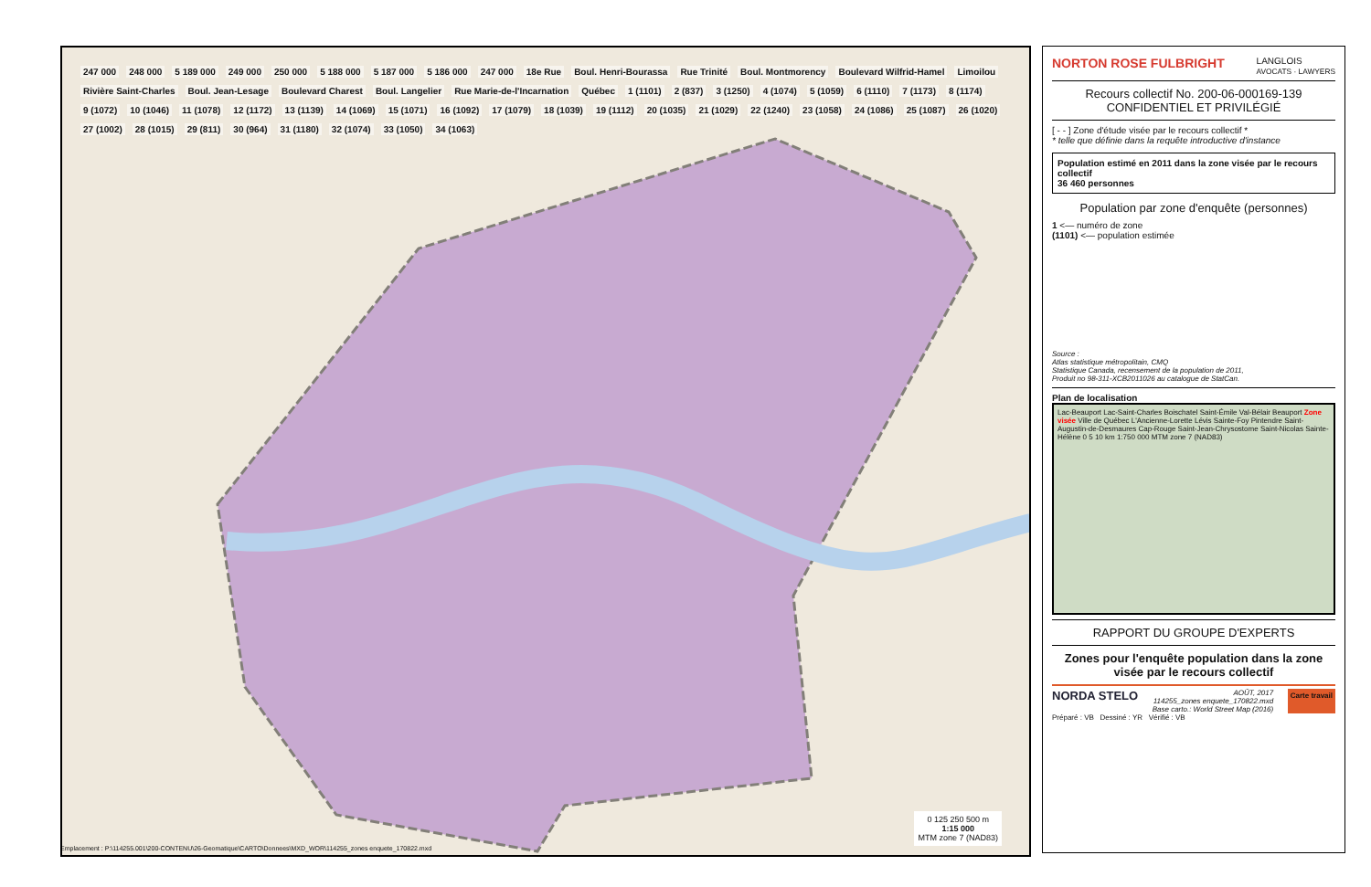247 000 248 000 5 189 000 249 000 250 000 5 188 000 5 187 000 5 186 000 247 000 18e Rue Boul. Henri-Bourassa Rue Trinité Boul. Montmorency Boulevard Wilfrid-Hamel Limoilou Rivière Saint-Charles Boul. Jean-Lesage Boulevard Charest Boul. Langelier Rue Marie-de-l'Incarnation Québec 1 (1101) 2 (837) 3 (1250) 4 (1074) 5 (1059) 6 (1110) 7 (1173) 8 (1174) 9 (1072) 10 (1046) 11 (1078) 12 (1172) 13 (1139) 14 (1069) 15 (1071) 16 (1092) 17 (1079) 18 (1039) 19 (1112) 20 (1035) 21 (1029) 22 (1240) 23 (1058) 24 (1086) 25 (1087) 26 (1020) 27 (1002) 28 (1015) 29 (811) 30 (964) 31 (1180) 32 (1074) 33 (1050) 34 (1063)
0 125 250 500 m
1:15 000
MTM zone 7 (NAD83)
Emplacement : P:\114255.001\200-CONTENU\26-Geomatique\CARTO\Donnees\MXD_WOR\114255_zones enquete_170822.mxd
NORTON ROSE FULBRIGHT LANGLOIS
AVOCATS · LAWYERS
Recours collectif No. 200-06-000169-139
CONFIDENTIEL ET PRIVILÉGIÉ
[ - - ] Zone d'étude visée par le recours collectif *
* telle que définie dans la requête introductive d'instance
Population estimé en 2011 dans la zone visée par le recours collectif
36 460 personnes
Population par zone d'enquête (personnes)
1 <— numéro de zone
(1101) <— population estimée
Source :
Atlas statistique métropolitain, CMQ
Statistique Canada, recensement de la population de 2011,
Produit no 98-311-XCB2011026 au catalogue de StatCan.
Plan de localisation
Lac-Beauport Lac-Saint-Charles Boischatel Saint-Émile Val-Bélair Beauport Zone visée Ville de Québec L'Ancienne-Lorette Lévis Sainte-Foy Pintendre Saint-Augustin-de-Desmaures Cap-Rouge Saint-Jean-Chrysostome Saint-Nicolas Sainte-Hélène 0 5 10 km 1:750 000 MTM zone 7 (NAD83)
RAPPORT DU GROUPE D'EXPERTS
Zones pour l'enquête population dans la zone visée par le recours collectif
NORDA STELO AOÛT, 2017
114255_zones enquete_170822.mxd
Base carto.: World Street Map (2016) Carte travail
Préparé : VB Dessiné : YR Vérifié : VB